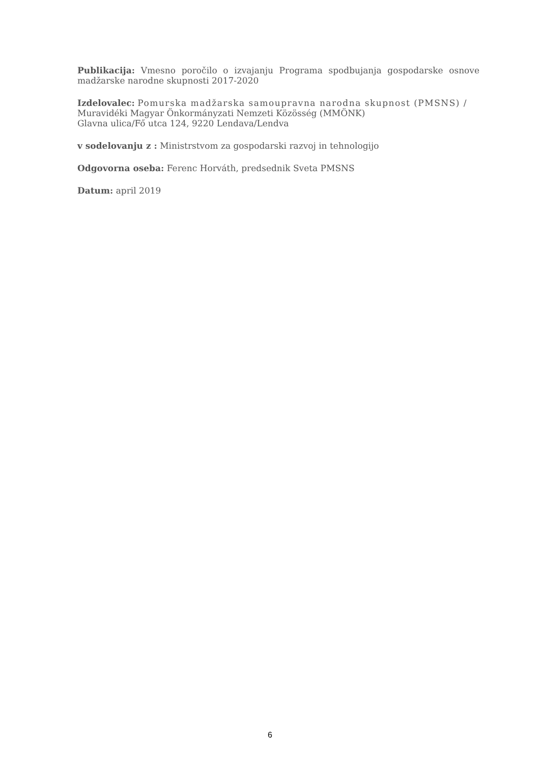Publikacija: Vmesno poročilo o izvajanju Programa spodbujanja gospodarske osnove madžarske narodne skupnosti 2017-2020
Izdelovalec: Pomurska madžarska samoupravna narodna skupnost (PMSNS) /
Muravidéki Magyar Önkormányzati Nemzeti Közösség (MMÖNK)
Glavna ulica/Fő utca 124, 9220 Lendava/Lendva
v sodelovanju z : Ministrstvom za gospodarski razvoj in tehnologijo
Odgovorna oseba: Ferenc Horváth, predsednik Sveta PMSNS
Datum: april 2019
6